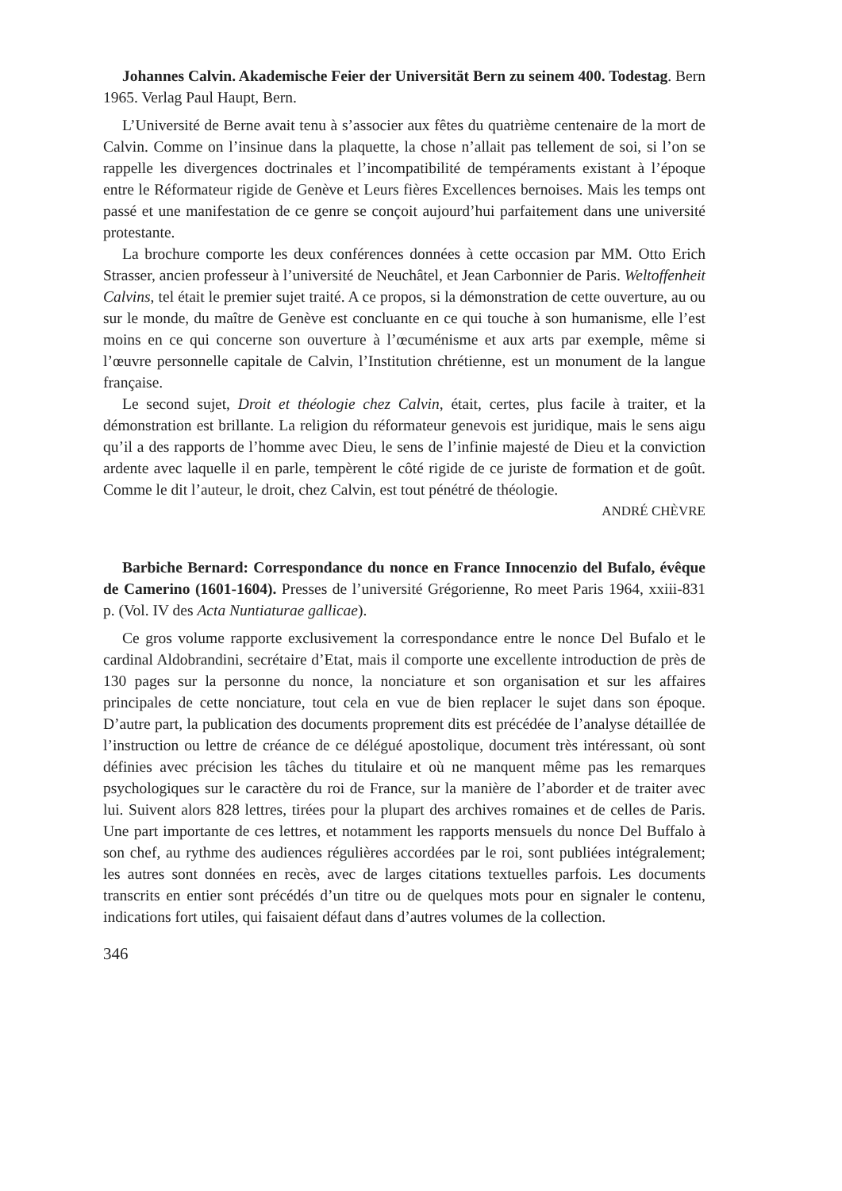Johannes Calvin. Akademische Feier der Universität Bern zu seinem 400. Todestag. Bern 1965. Verlag Paul Haupt, Bern.
L’Université de Berne avait tenu à s’associer aux fêtes du quatrième centenaire de la mort de Calvin. Comme on l’insinue dans la plaquette, la chose n’allait pas tellement de soi, si l’on se rappelle les divergences doctrinales et l’incompatibilité de tempéraments existant à l’époque entre le Réformateur rigide de Genève et Leurs fières Excellences bernoises. Mais les temps ont passé et une manifestation de ce genre se conçoit aujourd’hui parfaitement dans une université protestante.
La brochure comporte les deux conférences données à cette occasion par MM. Otto Erich Strasser, ancien professeur à l’université de Neuchâtel, et Jean Carbonnier de Paris. Weltoffenheit Calvins, tel était le premier sujet traité. A ce propos, si la démonstration de cette ouverture, au ou sur le monde, du maître de Genève est concluante en ce qui touche à son humanisme, elle l’est moins en ce qui concerne son ouverture à l’œcuménisme et aux arts par exemple, même si l’œuvre personnelle capitale de Calvin, l’Institution chrétienne, est un monument de la langue française.
Le second sujet, Droit et théologie chez Calvin, était, certes, plus facile à traiter, et la démonstration est brillante. La religion du réformateur genevois est juridique, mais le sens aigu qu’il a des rapports de l’homme avec Dieu, le sens de l’infinie majesté de Dieu et la conviction ardente avec laquelle il en parle, tempèrent le côté rigide de ce juriste de formation et de goût. Comme le dit l’auteur, le droit, chez Calvin, est tout pénétré de théologie.
ANDRÉ CHÈVRE
Barbiche Bernard: Correspondance du nonce en France Innocenzio del Bufalo, évêque de Camerino (1601-1604). Presses de l’université Grégorienne, Ro meet Paris 1964, xxiii-831 p. (Vol. IV des Acta Nuntiaturae gallicae).
Ce gros volume rapporte exclusivement la correspondance entre le nonce Del Bufalo et le cardinal Aldobrandini, secrétaire d’Etat, mais il comporte une excellente introduction de près de 130 pages sur la personne du nonce, la nonciature et son organisation et sur les affaires principales de cette nonciature, tout cela en vue de bien replacer le sujet dans son époque. D’autre part, la publication des documents proprement dits est précédée de l’analyse détaillée de l’instruction ou lettre de créance de ce délégué apostolique, document très intéressant, où sont définies avec précision les tâches du titulaire et où ne manquent même pas les remarques psychologiques sur le caractère du roi de France, sur la manière de l’aborder et de traiter avec lui. Suivent alors 828 lettres, tirées pour la plupart des archives romaines et de celles de Paris. Une part importante de ces lettres, et notamment les rapports mensuels du nonce Del Buffalo à son chef, au rythme des audiences régulières accordées par le roi, sont publiées intégralement; les autres sont données en recès, avec de larges citations textuelles parfois. Les documents transcrits en entier sont précédés d’un titre ou de quelques mots pour en signaler le contenu, indications fort utiles, qui faisaient défaut dans d’autres volumes de la collection.
346